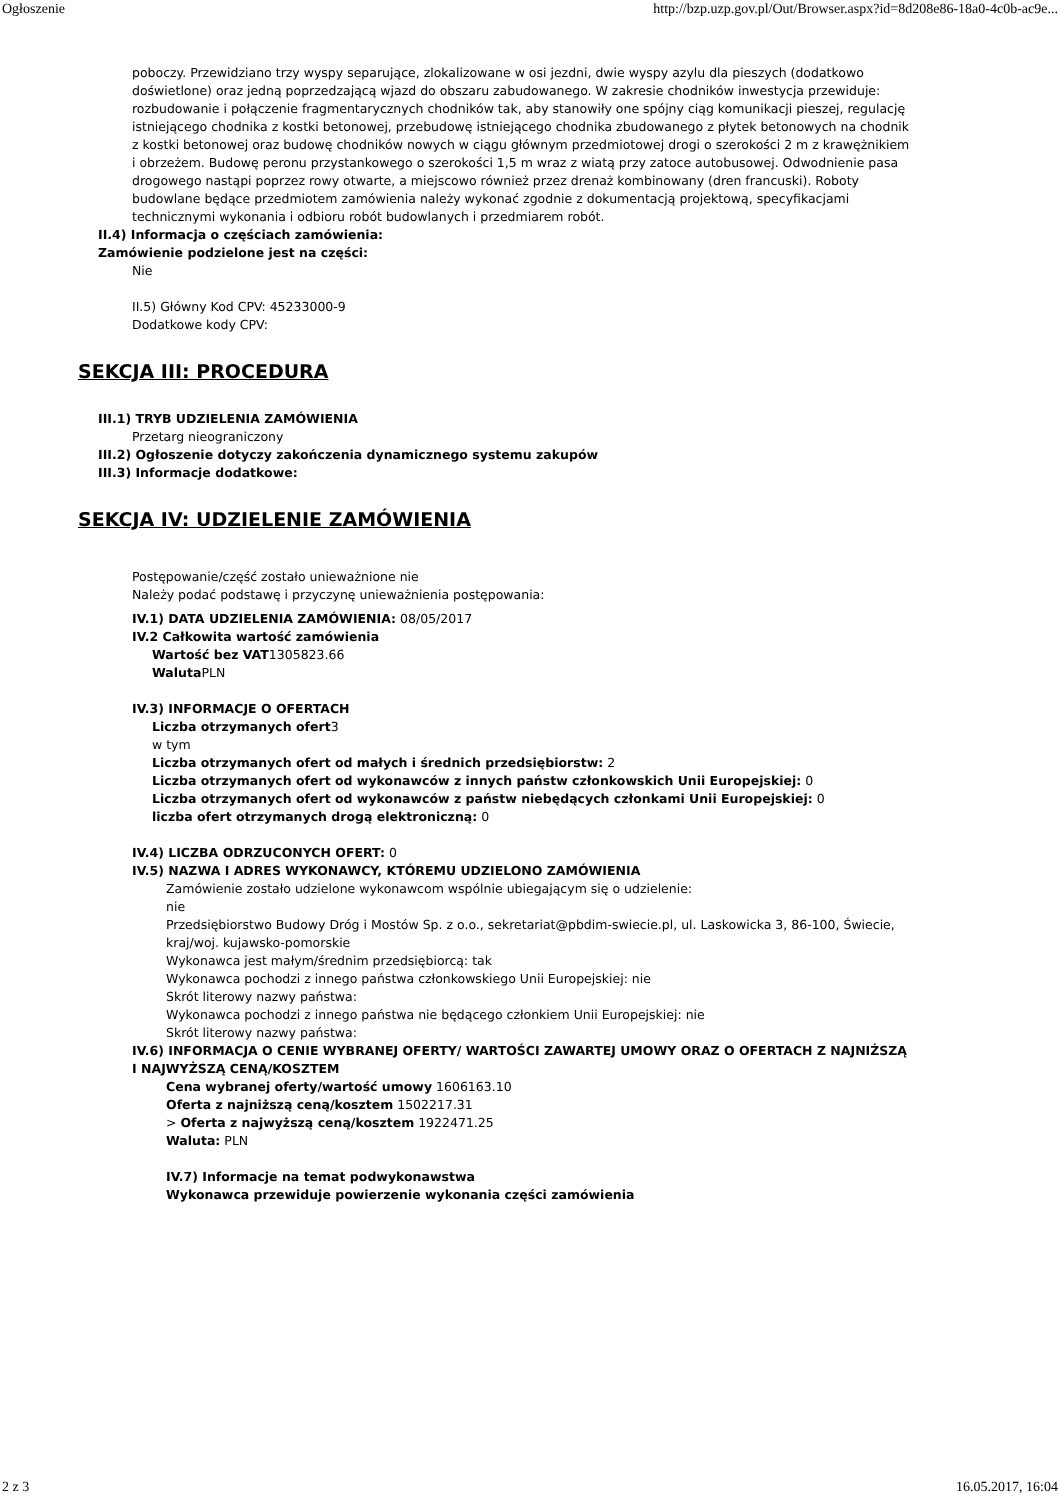Ogłoszenie http://bzp.uzp.gov.pl/Out/Browser.aspx?id=8d208e86-18a0-4c0b-ac9e...
poboczy. Przewidziano trzy wyspy separujące, zlokalizowane w osi jezdni, dwie wyspy azylu dla pieszych (dodatkowo doświetlone) oraz jedną poprzedzającą wjazd do obszaru zabudowanego. W zakresie chodników inwestycja przewiduje: rozbudowanie i połączenie fragmentarycznych chodników tak, aby stanowiły one spójny ciąg komunikacji pieszej, regulację istniejącego chodnika z kostki betonowej, przebudowę istniejącego chodnika zbudowanego z płytek betonowych na chodnik z kostki betonowej oraz budowę chodników nowych w ciągu głównym przedmiotowej drogi o szerokości 2 m z krawężnikiem i obrzeżem. Budowę peronu przystankowego o szerokości 1,5 m wraz z wiatą przy zatoce autobusowej. Odwodnienie pasa drogowego nastąpi poprzez rowy otwarte, a miejscowo również przez drenaż kombinowany (dren francuski). Roboty budowlane będące przedmiotem zamówienia należy wykonać zgodnie z dokumentacją projektową, specyfikacjami technicznymi wykonania i odbioru robót budowlanych i przedmiarem robót.
II.4) Informacja o częściach zamówienia:
Zamówienie podzielone jest na części:
Nie
II.5) Główny Kod CPV: 45233000-9
Dodatkowe kody CPV:
SEKCJA III: PROCEDURA
III.1) TRYB UDZIELENIA ZAMÓWIENIA
Przetarg nieograniczony
III.2) Ogłoszenie dotyczy zakończenia dynamicznego systemu zakupów
III.3) Informacje dodatkowe:
SEKCJA IV: UDZIELENIE ZAMÓWIENIA
Postępowanie/część zostało unieważnione nie
Należy podać podstawę i przyczynę unieważnienia postępowania:
IV.1) DATA UDZIELENIA ZAMÓWIENIA: 08/05/2017
IV.2 Całkowita wartość zamówienia
Wartość bez VAT1305823.66
Waluta PLN
IV.3) INFORMACJE O OFERTACH
Liczba otrzymanych ofert3
w tym
Liczba otrzymanych ofert od małych i średnich przedsiębiorstw: 2
Liczba otrzymanych ofert od wykonawców z innych państw członkowskich Unii Europejskiej: 0
Liczba otrzymanych ofert od wykonawców z państw niebędących członkami Unii Europejskiej: 0
liczba ofert otrzymanych drogą elektroniczną: 0
IV.4) LICZBA ODRZUCONYCH OFERT: 0
IV.5) NAZWA I ADRES WYKONAWCY, KTÓREMU UDZIELONO ZAMÓWIENIA
Zamówienie zostało udzielone wykonawcom wspólnie ubiegającym się o udzielenie:
nie
Przedsiębiorstwo Budowy Dróg i Mostów Sp. z o.o., sekretariat@pbdim-swiecie.pl, ul. Laskowicka 3, 86-100, Świecie, kraj/woj. kujawsko-pomorskie
Wykonawca jest małym/średnim przedsiębiorcą: tak
Wykonawca pochodzi z innego państwa członkowskiego Unii Europejskiej: nie
Skrót literowy nazwy państwa:
Wykonawca pochodzi z innego państwa nie będącego członkiem Unii Europejskiej: nie
Skrót literowy nazwy państwa:
IV.6) INFORMACJA O CENIE WYBRANEJ OFERTY/ WARTOŚCI ZAWARTEJ UMOWY ORAZ O OFERTACH Z NAJNIŻSZĄ I NAJWYŻSZĄ CENĄ/KOSZTEM
Cena wybranej oferty/wartość umowy 1606163.10
Oferta z najniższą ceną/kosztem 1502217.31
> Oferta z najwyższą ceną/kosztem 1922471.25
Waluta: PLN
IV.7) Informacje na temat podwykonawstwa
Wykonawca przewiduje powierzenie wykonania części zamówienia
2 z 3 16.05.2017, 16:04